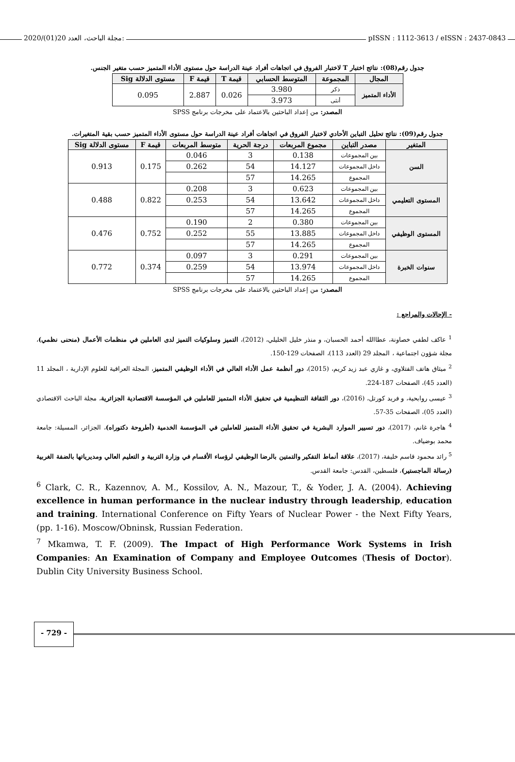2020/(01)20 مجلة الباحث، العدد: pISSN : 1112-3613 / eISSN : 2437-0843
جدول رقم(08): نتائج اختبار T لاختبار الفروق في اتجاهات أفراد عينة الدراسة حول مستوى الأداء المتميز حسب متغير الجنس.
| المجال | المجموعة | المتوسط الحسابي | قيمة T | قيمة F | مستوى الدلالة Sig |
| --- | --- | --- | --- | --- | --- |
| الأداء المتميز | ذكر | 3.980 | 0.026 | 2.887 | 0.095 |
| | أنثى | 3.973 | | | |
المصدر: من إعداد الباحثين بالاعتماد على مخرجات برنامج SPSS
جدول رقم(09): نتائج تحليل التباين الأحادي لاختبار الفروق في اتجاهات أفراد عينة الدراسة حول مستوى الأداء المتميز حسب بقية المتغيرات.
| المتغير | مصدر التباين | مجموع المربعات | درجة الحرية | متوسط المربعات | قيمة F | مستوى الدلالة Sig |
| --- | --- | --- | --- | --- | --- | --- |
| السن | بين المجموعات | 0.138 | 3 | 0.046 | 0.175 | 0.913 |
| | داخل المجموعات | 14.127 | 54 | 0.262 | | |
| | المجموع | 14.265 | 57 | | | |
| المستوى التعليمي | بين المجموعات | 0.623 | 3 | 0.208 | 0.822 | 0.488 |
| | داخل المجموعات | 13.642 | 54 | 0.253 | | |
| | المجموع | 14.265 | 57 | | | |
| المستوى الوظيفي | بين المجموعات | 0.380 | 2 | 0.190 | 0.752 | 0.476 |
| | داخل المجموعات | 13.885 | 55 | 0.252 | | |
| | المجموع | 14.265 | 57 | | | |
| سنوات الخبرة | بين المجموعات | 0.291 | 3 | 0.097 | 0.374 | 0.772 |
| | داخل المجموعات | 13.974 | 54 | 0.259 | | |
| | المجموع | 14.265 | 57 | | | |
المصدر: من إعداد الباحثين بالاعتماد على مخرجات برنامج SPSS
- الإحالات والمراجع :
<sup>1</sup> عاكف لطفي خصاونة، عطاالله أحمد الحسبان، و منذر خليل الخليلي، (2012)، التميز وسلوكيات التميز لدى العاملين في منظمات الأعمال (منحنى نظمي)، مجلة شؤون اجتماعية ، المجلد 29 (العدد 113)، الصفحات 129-150.
<sup>2</sup> ميثاق هاتف الفتلاوي، و غازي عبد زيد كريم، (2015)، دور أنظمة عمل الأداء العالي في الأداء الوظيفي المتميز، المجلة العراقية للعلوم الإدارية ، المجلد 11 (العدد 45)، الصفحات 187-224.
<sup>3</sup> عيسى روابحية، و فريد كورتل، (2016)، دور الثقافة التنظيمية في تحقيق الأداء المتميز للعاملين في المؤسسة الاقتصادية الجزائرية، مجلة الباحث الاقتصادي (العدد 05)، الصفحات 35-57.
<sup>4</sup> هاجرة غانم، (2017)، دور تسيير الموارد البشرية في تحقيق الأداء المتميز للعاملين في المؤسسة الخدمية (أطروحة دكتوراه)، الجزائر، المسيلة: جامعة محمد بوضياف.
<sup>5</sup> رائد محمود قاسم خليفة، (2017)، علاقة أنماط التفكير والتمتين بالرضا الوظيفي لرؤساء الأقسام في وزارة التربية و التعليم العالي ومديرياتها بالضفة الغربية (رسالة الماجستير)، فلسطين، القدس: جامعة القدس.
<sup>6</sup> Clark, C. R., Kazennov, A. M., Kossilov, A. N., Mazour, T., & Yoder, J. A. (2004). Achieving excellence in human performance in the nuclear industry through leadership, education and training. International Conference on Fifty Years of Nuclear Power - the Next Fifty Years, (pp. 1-16). Moscow/Obninsk, Russian Federation.
<sup>7</sup> Mkamwa, T. F. (2009). The Impact of High Performance Work Systems in Irish Companies: An Examination of Company and Employee Outcomes (Thesis of Doctor). Dublin City University Business School.
- 729 -